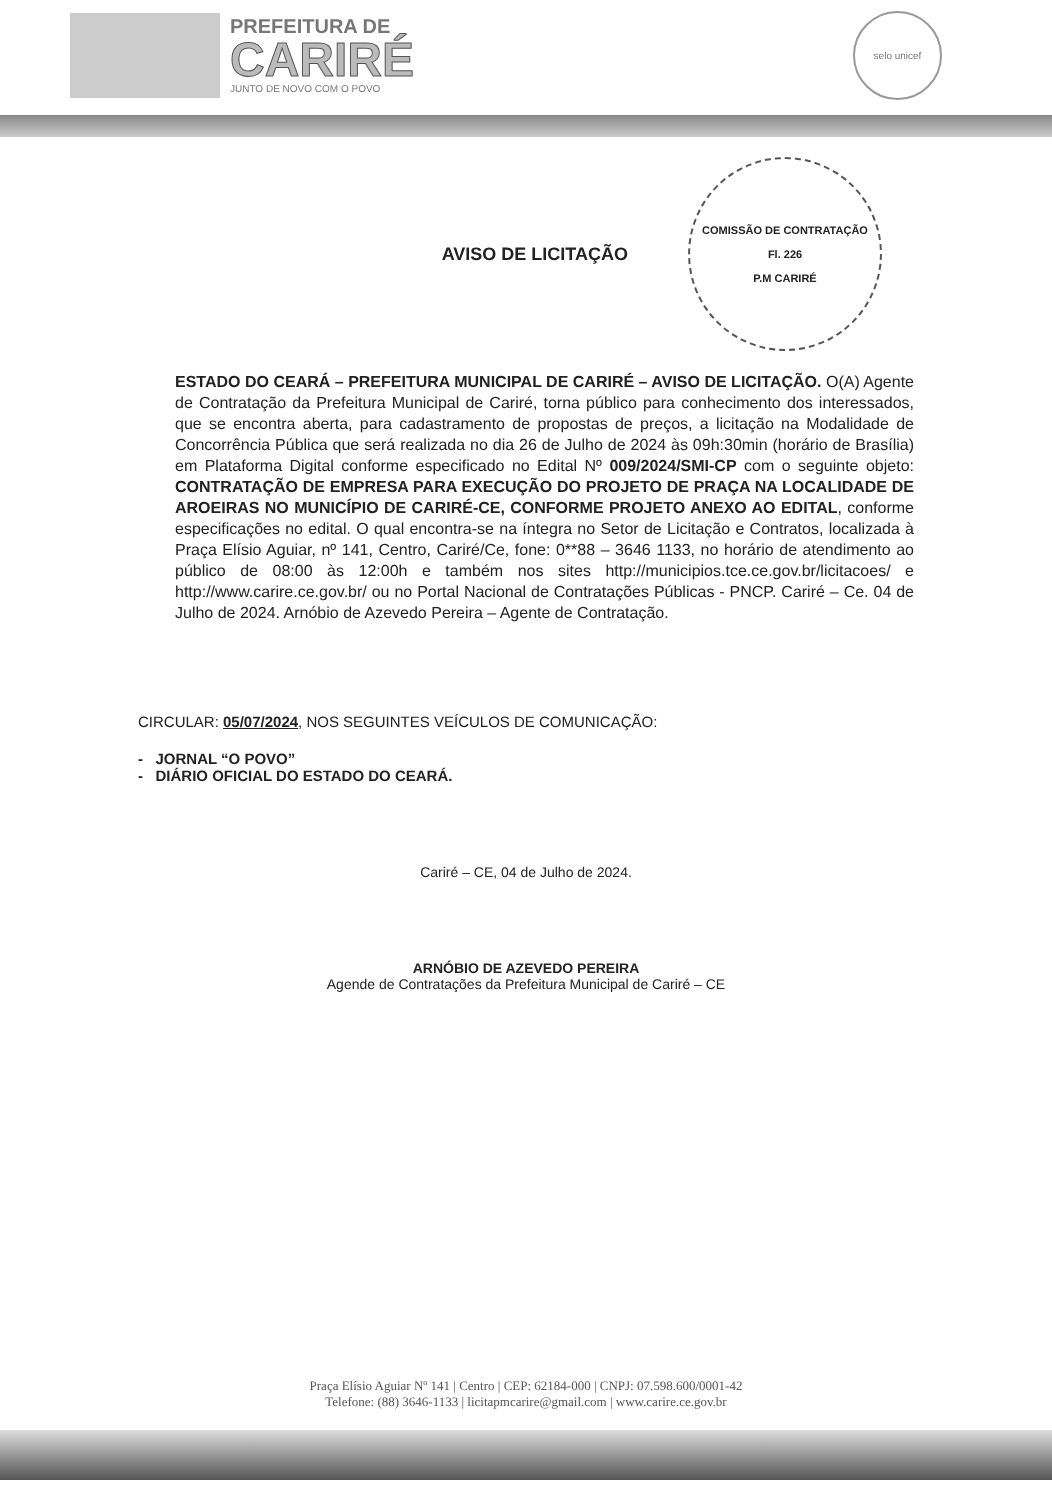PREFEITURA DE
CARIRÉ
JUNTO DE NOVO COM O POVO
selo unicef
AVISO DE LICITAÇÃO
COMISSÃO DE CONTRATAÇÃO
Fl. 226
P.M CARIRÉ
ESTADO DO CEARÁ – PREFEITURA MUNICIPAL DE CARIRÉ – AVISO DE LICITAÇÃO. O(A) Agente de Contratação da Prefeitura Municipal de Cariré, torna público para conhecimento dos interessados, que se encontra aberta, para cadastramento de propostas de preços, a licitação na Modalidade de Concorrência Pública que será realizada no dia 26 de Julho de 2024 às 09h:30min (horário de Brasília) em Plataforma Digital conforme especificado no Edital Nº 009/2024/SMI-CP com o seguinte objeto: CONTRATAÇÃO DE EMPRESA PARA EXECUÇÃO DO PROJETO DE PRAÇA NA LOCALIDADE DE AROEIRAS NO MUNICÍPIO DE CARIRÉ-CE, CONFORME PROJETO ANEXO AO EDITAL, conforme especificações no edital. O qual encontra-se na íntegra no Setor de Licitação e Contratos, localizada à Praça Elísio Aguiar, nº 141, Centro, Cariré/Ce, fone: 0**88 – 3646 1133, no horário de atendimento ao público de 08:00 às 12:00h e também nos sites http://municipios.tce.ce.gov.br/licitacoes/ e http://www.carire.ce.gov.br/ ou no Portal Nacional de Contratações Públicas - PNCP. Cariré – Ce. 04 de Julho de 2024. Arnóbio de Azevedo Pereira – Agente de Contratação.
CIRCULAR: 05/07/2024, NOS SEGUINTES VEÍCULOS DE COMUNICAÇÃO:
- JORNAL “O POVO”
- DIÁRIO OFICIAL DO ESTADO DO CEARÁ.
Cariré – CE, 04 de Julho de 2024.
ARNÓBIO DE AZEVEDO PEREIRA
Agende de Contratações da Prefeitura Municipal de Cariré – CE
Praça Elísio Aguiar Nº 141 | Centro | CEP: 62184-000 | CNPJ: 07.598.600/0001-42
Telefone: (88) 3646-1133 | licitapmcarire@gmail.com | www.carire.ce.gov.br